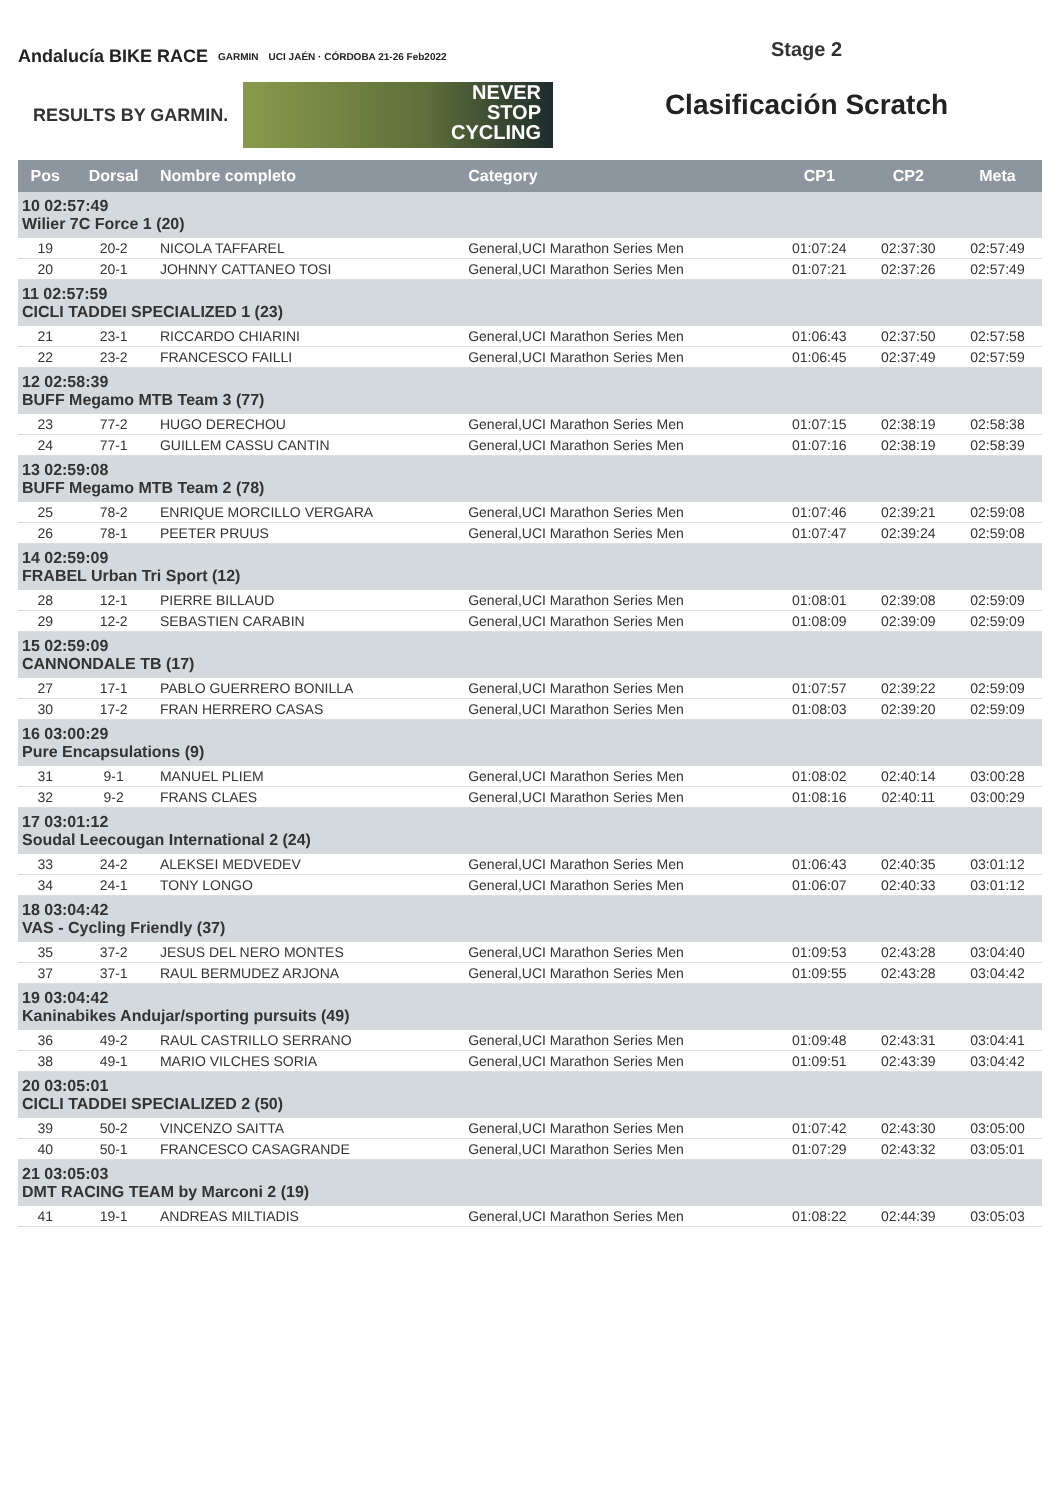Andalucía BIKE RACE GARMIN UCI JAÉN · CÓRDOBA 21-26 Feb2022
RESULTS BY GARMIN.
NEVER
STOP
CYCLING
Stage 2
Clasificación Scratch
| Pos | Dorsal | Nombre completo | Category | CP1 | CP2 | Meta |
| --- | --- | --- | --- | --- | --- | --- |
| 10 02:57:49 Wilier 7C Force 1 (20) | | | | | | |
| 19 | 20-2 | NICOLA TAFFAREL | General,UCI Marathon Series Men | 01:07:24 | 02:37:30 | 02:57:49 |
| 20 | 20-1 | JOHNNY CATTANEO TOSI | General,UCI Marathon Series Men | 01:07:21 | 02:37:26 | 02:57:49 |
| 11 02:57:59 CICLI TADDEI SPECIALIZED 1 (23) | | | | | | |
| 21 | 23-1 | RICCARDO CHIARINI | General,UCI Marathon Series Men | 01:06:43 | 02:37:50 | 02:57:58 |
| 22 | 23-2 | FRANCESCO FAILLI | General,UCI Marathon Series Men | 01:06:45 | 02:37:49 | 02:57:59 |
| 12 02:58:39 BUFF Megamo MTB Team 3 (77) | | | | | | |
| 23 | 77-2 | HUGO DERECHOU | General,UCI Marathon Series Men | 01:07:15 | 02:38:19 | 02:58:38 |
| 24 | 77-1 | GUILLEM CASSU CANTIN | General,UCI Marathon Series Men | 01:07:16 | 02:38:19 | 02:58:39 |
| 13 02:59:08 BUFF Megamo MTB Team 2 (78) | | | | | | |
| 25 | 78-2 | ENRIQUE MORCILLO VERGARA | General,UCI Marathon Series Men | 01:07:46 | 02:39:21 | 02:59:08 |
| 26 | 78-1 | PEETER PRUUS | General,UCI Marathon Series Men | 01:07:47 | 02:39:24 | 02:59:08 |
| 14 02:59:09 FRABEL Urban Tri Sport (12) | | | | | | |
| 28 | 12-1 | PIERRE BILLAUD | General,UCI Marathon Series Men | 01:08:01 | 02:39:08 | 02:59:09 |
| 29 | 12-2 | SEBASTIEN CARABIN | General,UCI Marathon Series Men | 01:08:09 | 02:39:09 | 02:59:09 |
| 15 02:59:09 CANNONDALE TB (17) | | | | | | |
| 27 | 17-1 | PABLO GUERRERO BONILLA | General,UCI Marathon Series Men | 01:07:57 | 02:39:22 | 02:59:09 |
| 30 | 17-2 | FRAN HERRERO CASAS | General,UCI Marathon Series Men | 01:08:03 | 02:39:20 | 02:59:09 |
| 16 03:00:29 Pure Encapsulations (9) | | | | | | |
| 31 | 9-1 | MANUEL PLIEM | General,UCI Marathon Series Men | 01:08:02 | 02:40:14 | 03:00:28 |
| 32 | 9-2 | FRANS CLAES | General,UCI Marathon Series Men | 01:08:16 | 02:40:11 | 03:00:29 |
| 17 03:01:12 Soudal Leecougan International 2 (24) | | | | | | |
| 33 | 24-2 | ALEKSEI MEDVEDEV | General,UCI Marathon Series Men | 01:06:43 | 02:40:35 | 03:01:12 |
| 34 | 24-1 | TONY LONGO | General,UCI Marathon Series Men | 01:06:07 | 02:40:33 | 03:01:12 |
| 18 03:04:42 VAS - Cycling Friendly (37) | | | | | | |
| 35 | 37-2 | JESUS DEL NERO MONTES | General,UCI Marathon Series Men | 01:09:53 | 02:43:28 | 03:04:40 |
| 37 | 37-1 | RAUL BERMUDEZ ARJONA | General,UCI Marathon Series Men | 01:09:55 | 02:43:28 | 03:04:42 |
| 19 03:04:42 Kaninabikes Andujar/sporting pursuits (49) | | | | | | |
| 36 | 49-2 | RAUL CASTRILLO SERRANO | General,UCI Marathon Series Men | 01:09:48 | 02:43:31 | 03:04:41 |
| 38 | 49-1 | MARIO VILCHES SORIA | General,UCI Marathon Series Men | 01:09:51 | 02:43:39 | 03:04:42 |
| 20 03:05:01 CICLI TADDEI SPECIALIZED 2 (50) | | | | | | |
| 39 | 50-2 | VINCENZO SAITTA | General,UCI Marathon Series Men | 01:07:42 | 02:43:30 | 03:05:00 |
| 40 | 50-1 | FRANCESCO CASAGRANDE | General,UCI Marathon Series Men | 01:07:29 | 02:43:32 | 03:05:01 |
| 21 03:05:03 DMT RACING TEAM by Marconi 2 (19) | | | | | | |
| 41 | 19-1 | ANDREAS MILTIADIS | General,UCI Marathon Series Men | 01:08:22 | 02:44:39 | 03:05:03 |